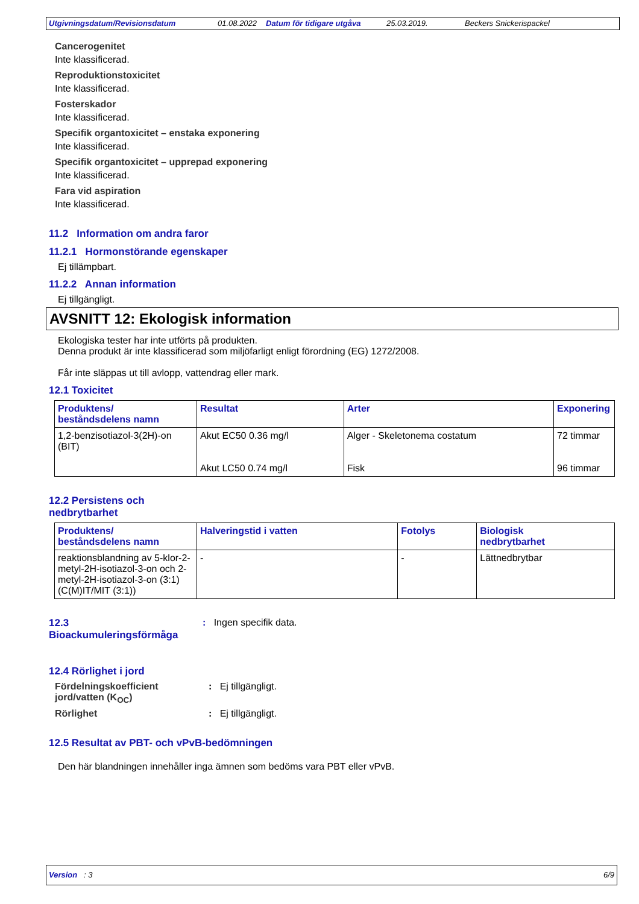Utgivningsdatum/Revisionsdatum 01.08.2022 Datum för tidigare utgåva 25.03.2019. Beckers Snickerispackel
Cancerogenitet
Inte klassificerad.
Reproduktionstoxicitet
Inte klassificerad.
Fosterskador
Inte klassificerad.
Specifik organtoxicitet – enstaka exponering
Inte klassificerad.
Specifik organtoxicitet – upprepad exponering
Inte klassificerad.
Fara vid aspiration
Inte klassificerad.
11.2 Information om andra faror
11.2.1 Hormonstörande egenskaper
Ej tillämpbart.
11.2.2 Annan information
Ej tillgängligt.
AVSNITT 12: Ekologisk information
Ekologiska tester har inte utförts på produkten.
Denna produkt är inte klassificerad som miljöfarligt enligt förordning (EG) 1272/2008.
Får inte släppas ut till avlopp, vattendrag eller mark.
12.1 Toxicitet
| Produktens/ beståndsdelens namn | Resultat | Arter | Exponering |
| --- | --- | --- | --- |
| 1,2-benzisotiazol-3(2H)-on (BIT) | Akut EC50 0.36 mg/l Akut LC50 0.74 mg/l | Alger - Skeletonema costatum Fisk | 72 timmar 96 timmar |
12.2 Persistens och
nedbrytbarhet
| Produktens/ beståndsdelens namn | Halveringstid i vatten | Fotolys | Biologisk nedbrytbarhet |
| --- | --- | --- | --- |
| reaktionsblandning av 5-klor-2-metyl-2H-isotiazol-3-on och 2-metyl-2H-isotiazol-3-on (3:1) (C(M)IT/MIT (3:1)) | - | - | Lättnedbrytbar |
12.3
Bioackumuleringsförmåga
: Ingen specifik data.
12.4 Rörlighet i jord
Fördelningskoefficient jord/vatten (K<sub>OC</sub>)
: Ej tillgängligt.
Rörlighet : Ej tillgängligt.
12.5 Resultat av PBT- och vPvB-bedömningen
Den här blandningen innehåller inga ämnen som bedöms vara PBT eller vPvB.
Version : 3 6/9